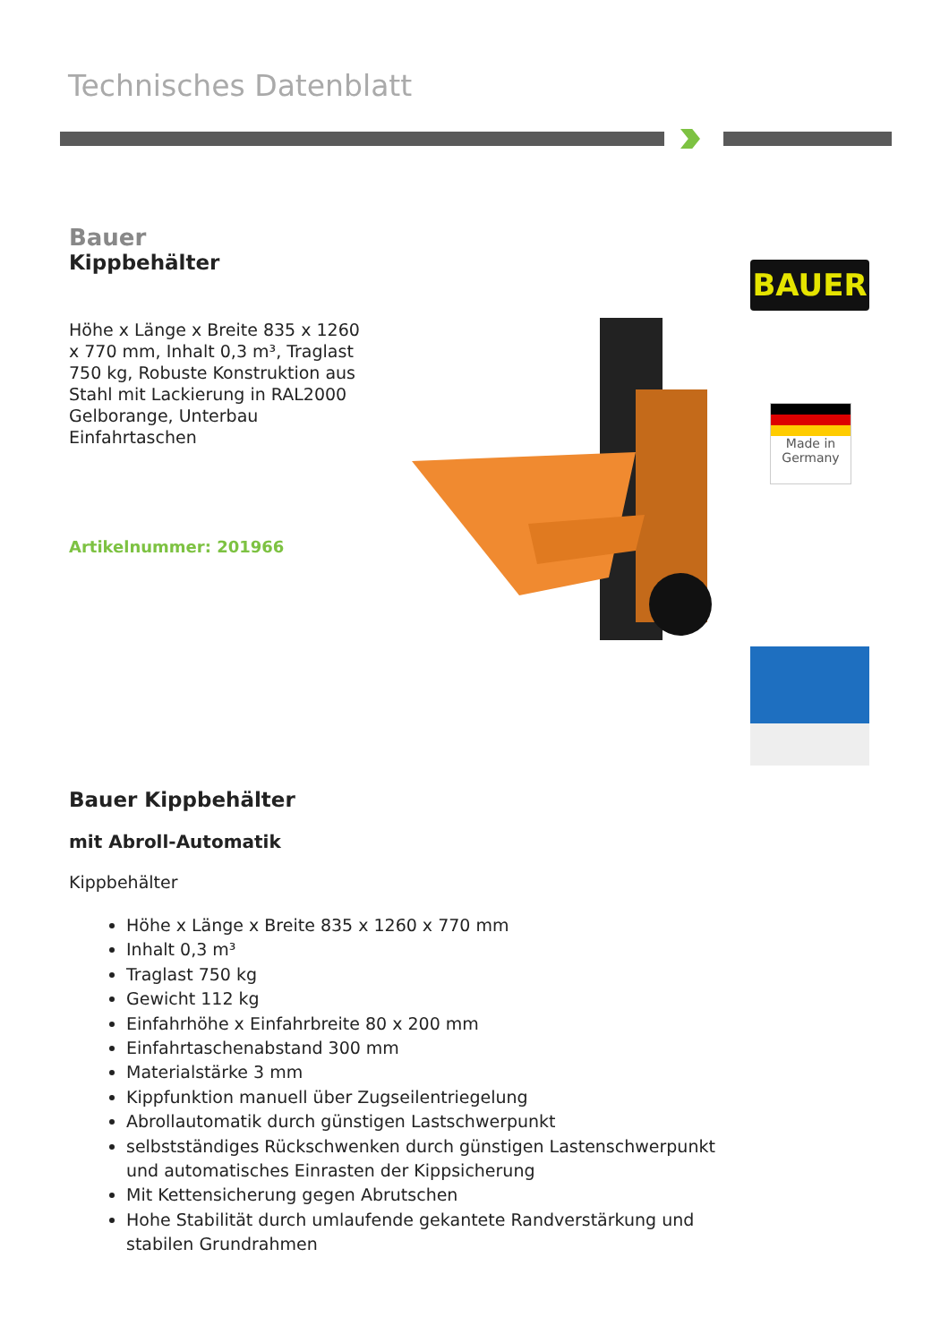Technisches Datenblatt
Bauer
Kippbehälter
Höhe x Länge x Breite 835 x 1260 x 770 mm, Inhalt 0,3 m³, Traglast 750 kg, Robuste Konstruktion aus Stahl mit Lackierung in RAL2000 Gelborange, Unterbau Einfahrtaschen
Artikelnummer: 201966
BAUER
Made in Germany
Bauer Kippbehälter
mit Abroll-Automatik
Kippbehälter
Höhe x Länge x Breite 835 x 1260 x 770 mm
Inhalt 0,3 m³
Traglast 750 kg
Gewicht 112 kg
Einfahrhöhe x Einfahrbreite 80 x 200 mm
Einfahrtaschenabstand 300 mm
Materialstärke 3 mm
Kippfunktion manuell über Zugseilentriegelung
Abrollautomatik durch günstigen Lastschwerpunkt
selbstständiges Rückschwenken durch günstigen Lastenschwerpunkt und automatisches Einrasten der Kippsicherung
Mit Kettensicherung gegen Abrutschen
Hohe Stabilität durch umlaufende gekantete Randverstärkung und stabilen Grundrahmen